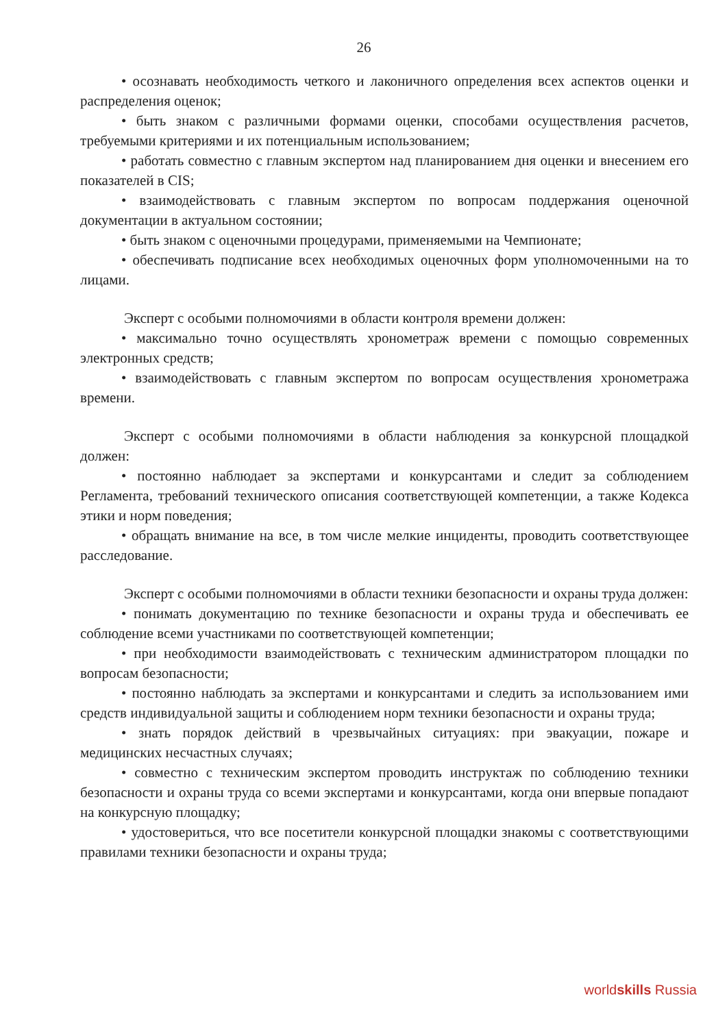26
• осознавать необходимость четкого и лаконичного определения всех аспектов оценки и распределения оценок;
• быть знаком с различными формами оценки, способами осуществления расчетов, требуемыми критериями и их потенциальным использованием;
• работать совместно с главным экспертом над планированием дня оценки и внесением его показателей в CIS;
• взаимодействовать с главным экспертом по вопросам поддержания оценочной документации в актуальном состоянии;
• быть знаком с оценочными процедурами, применяемыми на Чемпионате;
• обеспечивать подписание всех необходимых оценочных форм уполномоченными на то лицами.
Эксперт с особыми полномочиями в области контроля времени должен:
• максимально точно осуществлять хронометраж времени с помощью современных электронных средств;
• взаимодействовать с главным экспертом по вопросам осуществления хронометража времени.
Эксперт с особыми полномочиями в области наблюдения за конкурсной площадкой должен:
• постоянно наблюдает за экспертами и конкурсантами и следит за соблюдением Регламента, требований технического описания соответствующей компетенции, а также Кодекса этики и норм поведения;
• обращать внимание на все, в том числе мелкие инциденты, проводить соответствующее расследование.
Эксперт с особыми полномочиями в области техники безопасности и охраны труда должен:
• понимать документацию по технике безопасности и охраны труда и обеспечивать ее соблюдение всеми участниками по соответствующей компетенции;
• при необходимости взаимодействовать с техническим администратором площадки по вопросам безопасности;
• постоянно наблюдать за экспертами и конкурсантами и следить за использованием ими средств индивидуальной защиты и соблюдением норм техники безопасности и охраны труда;
• знать порядок действий в чрезвычайных ситуациях: при эвакуации, пожаре и медицинских несчастных случаях;
• совместно с техническим экспертом проводить инструктаж по соблюдению техники безопасности и охраны труда со всеми экспертами и конкурсантами, когда они впервые попадают на конкурсную площадку;
• удостовериться, что все посетители конкурсной площадки знакомы с соответствующими правилами техники безопасности и охраны труда;
worldskills Russia